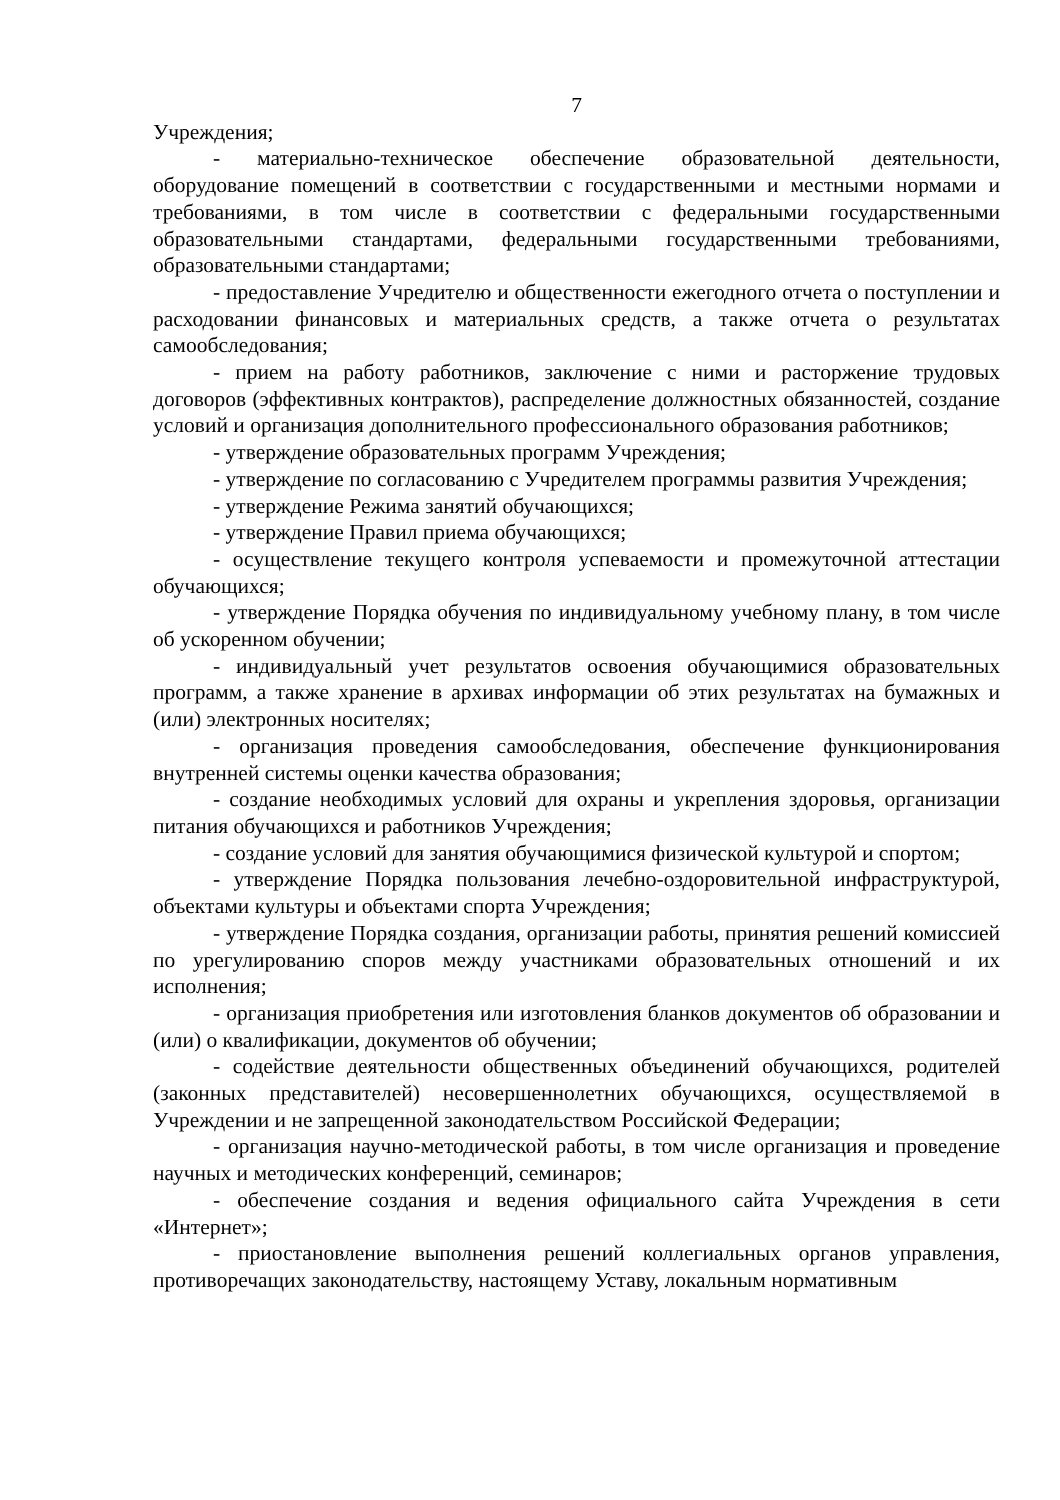7
Учреждения;
- материально-техническое обеспечение образовательной деятельности, оборудование помещений в соответствии с государственными и местными нормами и требованиями, в том числе в соответствии с федеральными государственными образовательными стандартами, федеральными государственными требованиями, образовательными стандартами;
- предоставление Учредителю и общественности ежегодного отчета о поступлении и расходовании финансовых и материальных средств, а также отчета о результатах самообследования;
- прием на работу работников, заключение с ними и расторжение трудовых договоров (эффективных контрактов), распределение должностных обязанностей, создание условий и организация дополнительного профессионального образования работников;
- утверждение образовательных программ Учреждения;
- утверждение по согласованию с Учредителем программы развития Учреждения;
- утверждение Режима занятий обучающихся;
- утверждение Правил приема обучающихся;
- осуществление текущего контроля успеваемости и промежуточной аттестации обучающихся;
- утверждение Порядка обучения по индивидуальному учебному плану, в том числе об ускоренном обучении;
- индивидуальный учет результатов освоения обучающимися образовательных программ, а также хранение в архивах информации об этих результатах на бумажных и (или) электронных носителях;
- организация проведения самообследования, обеспечение функционирования внутренней системы оценки качества образования;
- создание необходимых условий для охраны и укрепления здоровья, организации питания обучающихся и работников Учреждения;
- создание условий для занятия обучающимися физической культурой и спортом;
- утверждение Порядка пользования лечебно-оздоровительной инфраструктурой, объектами культуры и объектами спорта Учреждения;
- утверждение Порядка создания, организации работы, принятия решений комиссией по урегулированию споров между участниками образовательных отношений и их исполнения;
- организация приобретения или изготовления бланков документов об образовании и (или) о квалификации, документов об обучении;
- содействие деятельности общественных объединений обучающихся, родителей (законных представителей) несовершеннолетних обучающихся, осуществляемой в Учреждении и не запрещенной законодательством Российской Федерации;
- организация научно-методической работы, в том числе организация и проведение научных и методических конференций, семинаров;
- обеспечение создания и ведения официального сайта Учреждения в сети «Интернет»;
- приостановление выполнения решений коллегиальных органов управления, противоречащих законодательству, настоящему Уставу, локальным нормативным